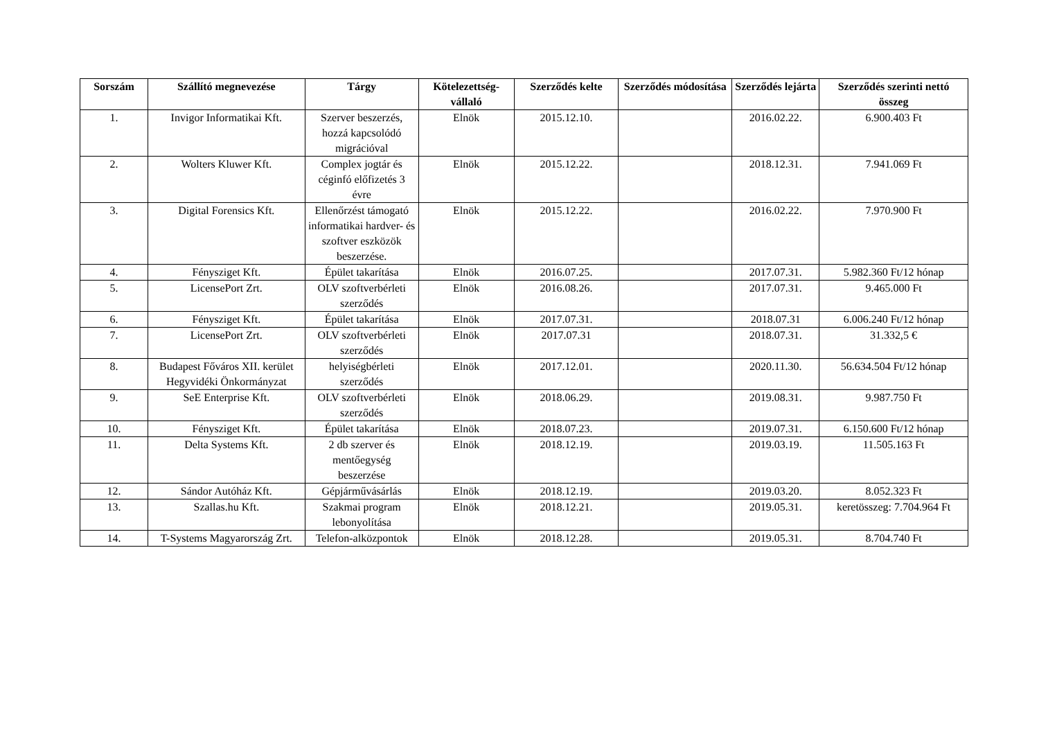| Sorszám | Szállító megnevezése | Tárgy | Kötelezettség-vállaló | Szerződés kelte | Szerződés módosítása | Szerződés lejárta | Szerződés szerinti nettó összeg |
| --- | --- | --- | --- | --- | --- | --- | --- |
| 1. | Invigor Informatikai Kft. | Szerver beszerzés, hozzá kapcsolódó migrációval | Elnök | 2015.12.10. | | 2016.02.22. | 6.900.403 Ft |
| 2. | Wolters Kluwer Kft. | Complex jogtár és céginfó előfizetés 3 évre | Elnök | 2015.12.22. | | 2018.12.31. | 7.941.069 Ft |
| 3. | Digital Forensics Kft. | Ellenőrzést támogató informatikai hardver- és szoftver eszközök beszerzése. | Elnök | 2015.12.22. | | 2016.02.22. | 7.970.900 Ft |
| 4. | Fénysziget Kft. | Épület takarítása | Elnök | 2016.07.25. | | 2017.07.31. | 5.982.360 Ft/12 hónap |
| 5. | LicensePort Zrt. | OLV szoftverbérleti szerződés | Elnök | 2016.08.26. | | 2017.07.31. | 9.465.000 Ft |
| 6. | Fénysziget Kft. | Épület takarítása | Elnök | 2017.07.31. | | 2018.07.31 | 6.006.240 Ft/12 hónap |
| 7. | LicensePort Zrt. | OLV szoftverbérleti szerződés | Elnök | 2017.07.31 | | 2018.07.31. | 31.332,5 € |
| 8. | Budapest Főváros XII. kerület Hegyvidéki Önkormányzat | helyiségbérleti szerződés | Elnök | 2017.12.01. | | 2020.11.30. | 56.634.504 Ft/12 hónap |
| 9. | SeE Enterprise Kft. | OLV szoftverbérleti szerződés | Elnök | 2018.06.29. | | 2019.08.31. | 9.987.750 Ft |
| 10. | Fénysziget Kft. | Épület takarítása | Elnök | 2018.07.23. | | 2019.07.31. | 6.150.600 Ft/12 hónap |
| 11. | Delta Systems Kft. | 2 db szerver és mentőegység beszerzése | Elnök | 2018.12.19. | | 2019.03.19. | 11.505.163 Ft |
| 12. | Sándor Autóház Kft. | Gépjárművásárlás | Elnök | 2018.12.19. | | 2019.03.20. | 8.052.323 Ft |
| 13. | Szallas.hu Kft. | Szakmai program lebonyolítása | Elnök | 2018.12.21. | | 2019.05.31. | keretösszeg: 7.704.964 Ft |
| 14. | T-Systems Magyarország Zrt. | Telefon-alközpontok | Elnök | 2018.12.28. | | 2019.05.31. | 8.704.740 Ft |